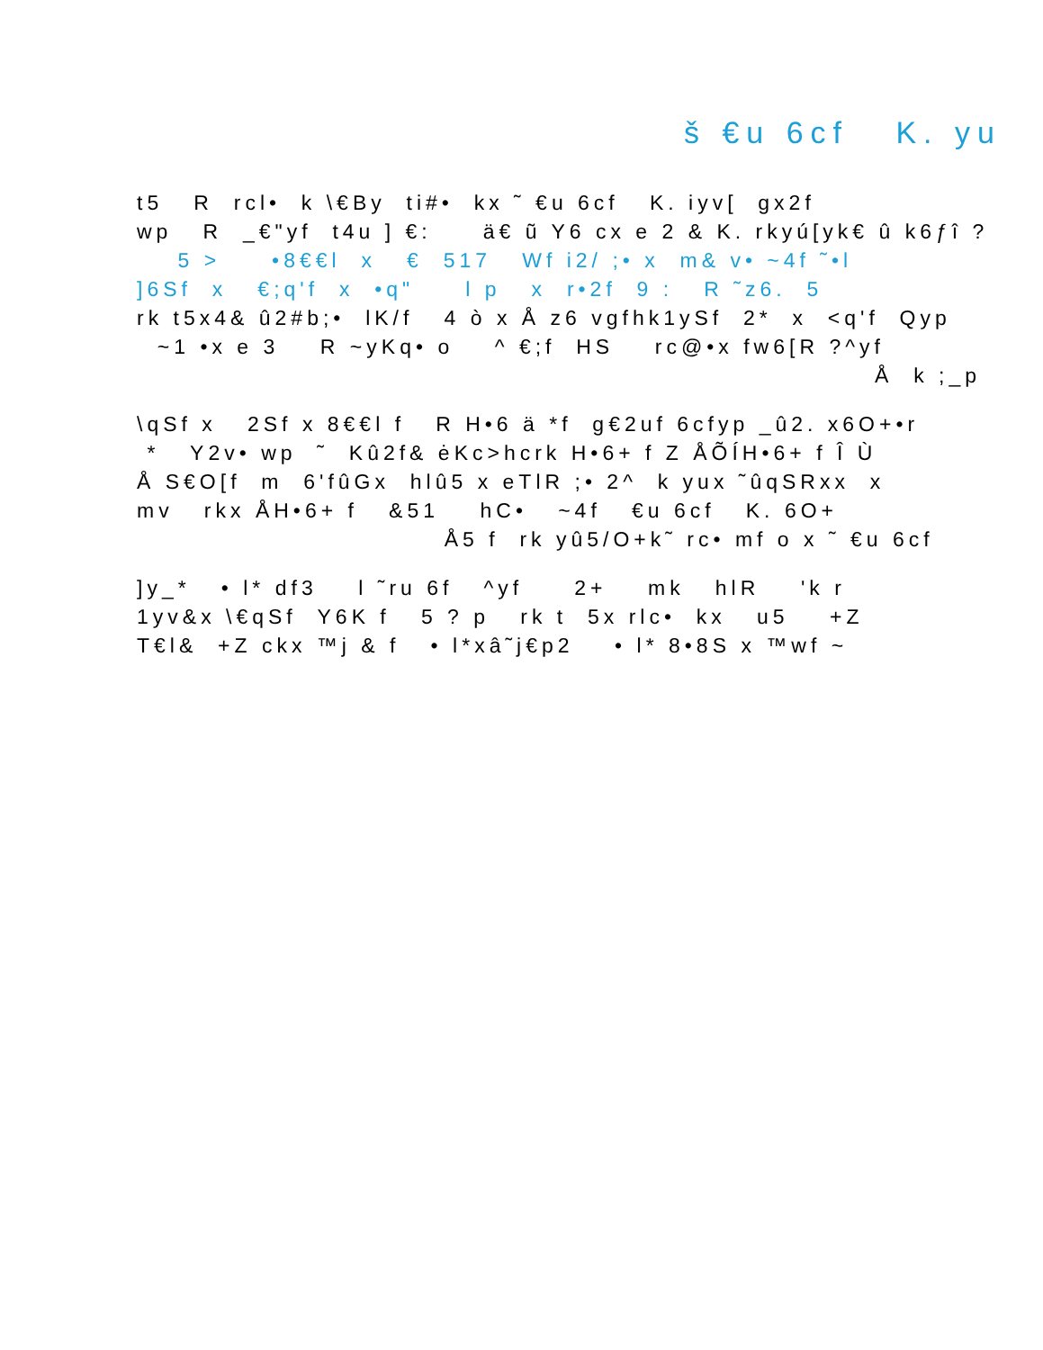š €u 6cf K. yu
t5 R rcl• k \€By ti#• kx ˜ €u 6cf K. iyv[ gx2f
wp R _€"yf t4u ] €: ä€ ũ Y6 cx e 2 & K. rkyú[yk€ û k6ƒî ?
5 > •8€€l x € 517 Wf i2/ ;• x m& v• ~4f ˜•l
]6Sf x €;q'f x •q" l p x r•2f 9 : R ˜z6. 5
rk t5x4& û2#b;• lK/f 4 ò x Å z6 vgfhk1ySf 2* x <q'f Qyp
~1 •x e 3 R ~yKq• o ^ €;f HS rc@•x fw6[R ?^yf
Å k ;_p
\qSf x 2Sf x 8€€l f R H•6 ä *f g€2uf 6cfyp _û2. x6O+•r
* Y2v• wp ˜ Kû2f& ėKc>hcrk H•6+ f Z ÅÕÍH•6+ f Î Ù
Å S€O[f m 6'fûGx hlû5 x eTlR ;• 2^ k yux ˜ûqSRxx x
mv rkx ÅH•6+ f &51 hC• ~4f €u 6cf K. 6O+
Å5 f rk yû5/O+k˜ rc• mf o x ˜ €u 6cf
]y_* • l* df3 l ˜ru 6f ^yf 2+ mk hlR 'k r
1yv&x \€qSf Y6K f 5 ? p rk t 5x rlc• kx u5 +Z
T€l& +Z ckx ™j & f • l*xâ˜j€p2 • l* 8•8S x ™wf ~